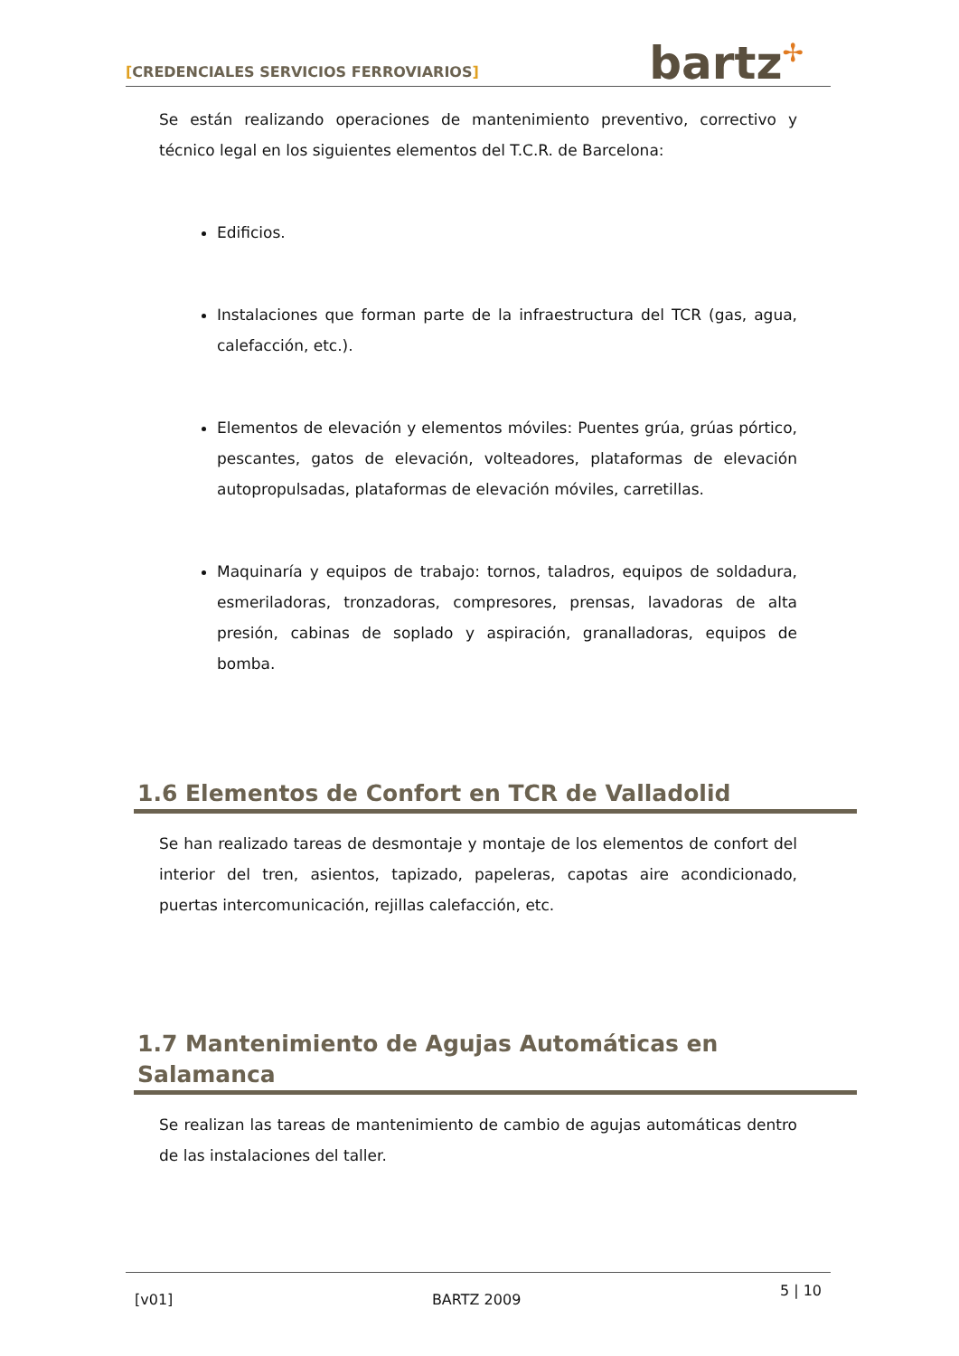[CREDENCIALES SERVICIOS FERROVIARIOS]
bartz✢
Se están realizando operaciones de mantenimiento preventivo, correctivo y técnico legal en los siguientes elementos del T.C.R. de Barcelona:
Edificios.
Instalaciones que forman parte de la infraestructura del TCR (gas, agua, calefacción, etc.).
Elementos de elevación y elementos móviles: Puentes grúa, grúas pórtico, pescantes, gatos de elevación, volteadores, plataformas de elevación autopropulsadas, plataformas de elevación móviles, carretillas.
Maquinaría y equipos de trabajo: tornos, taladros, equipos de soldadura, esmeriladoras, tronzadoras, compresores, prensas, lavadoras de alta presión, cabinas de soplado y aspiración, granalladoras, equipos de bomba.
1.6 Elementos de Confort en TCR de Valladolid
Se han realizado tareas de desmontaje y montaje de los elementos de confort del interior del tren, asientos, tapizado, papeleras, capotas aire acondicionado, puertas intercomunicación, rejillas calefacción, etc.
1.7 Mantenimiento de Agujas Automáticas en Salamanca
Se realizan las tareas de mantenimiento de cambio de agujas automáticas dentro de las instalaciones del taller.
[v01] BARTZ 2009 5 | 10